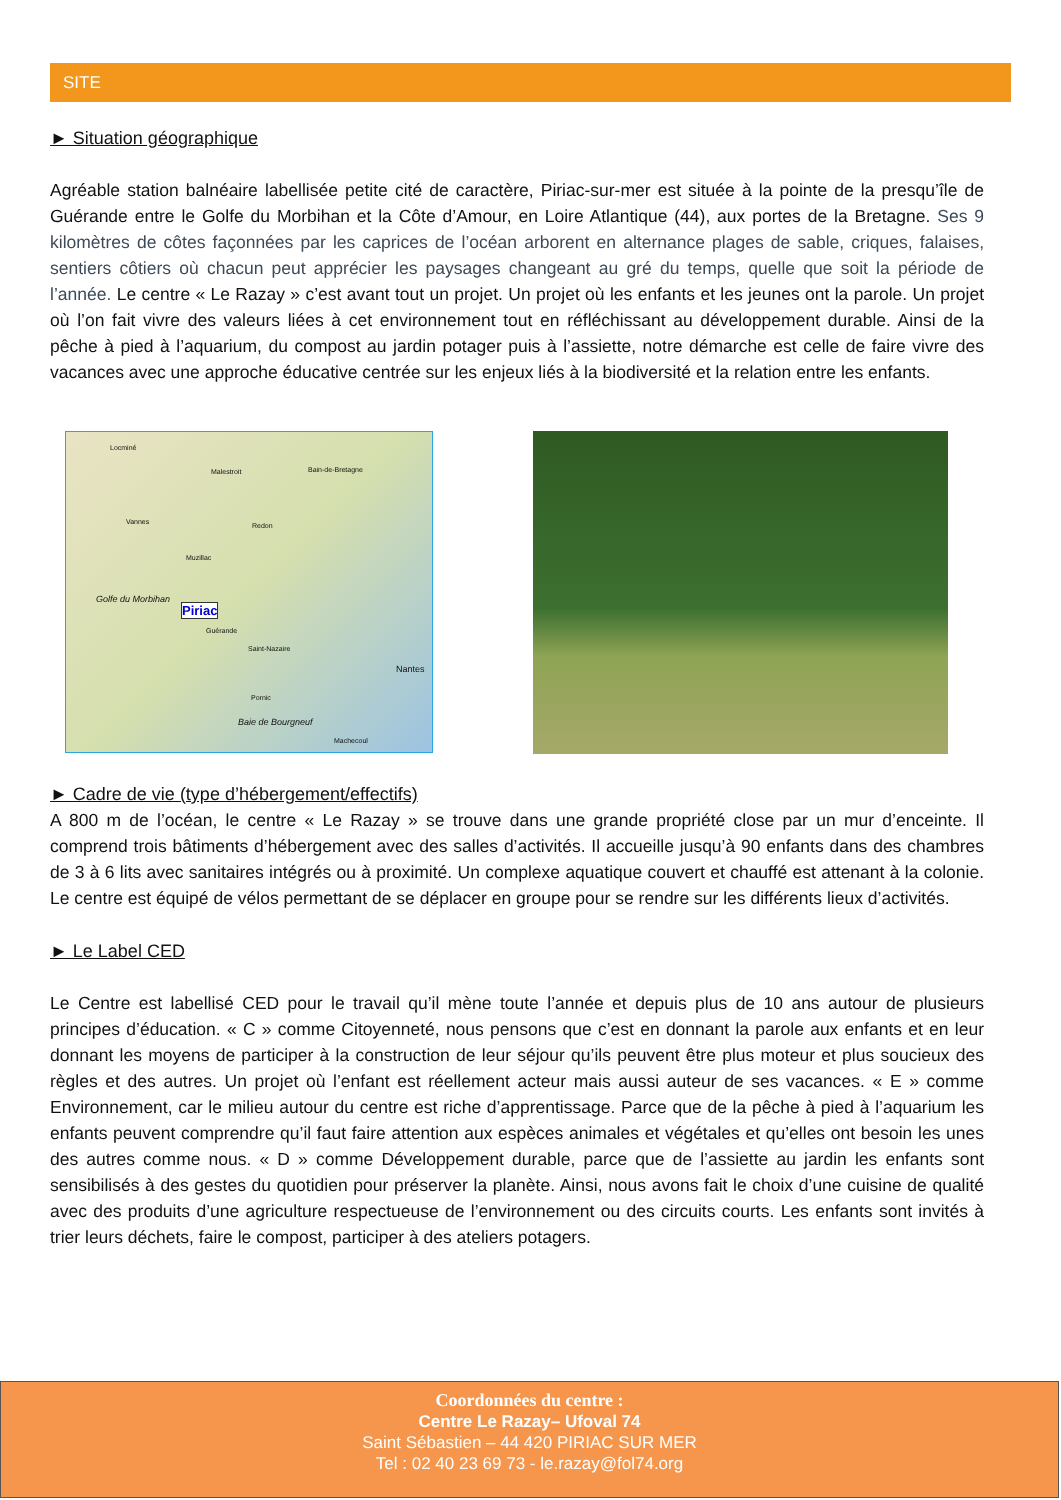SITE
► Situation géographique
Agréable station balnéaire labellisée petite cité de caractère, Piriac-sur-mer est située à la pointe de la presqu’île de Guérande entre le Golfe du Morbihan et la Côte d’Amour, en Loire Atlantique (44), aux portes de la Bretagne. Ses 9 kilomètres de côtes façonnées par les caprices de l’océan arborent en alternance plages de sable, criques, falaises, sentiers côtiers où chacun peut apprécier les paysages changeant au gré du temps, quelle que soit la période de l’année. Le centre « Le Razay » c’est avant tout un projet. Un projet où les enfants et les jeunes ont la parole. Un projet où l’on fait vivre des valeurs liées à cet environnement tout en réfléchissant au développement durable. Ainsi de la pêche à pied à l’aquarium, du compost au jardin potager puis à l’assiette, notre démarche est celle de faire vivre des vacances avec une approche éducative centrée sur les enjeux liés à la biodiversité et la relation entre les enfants.
Locminé
Malestroit Bain-de-Bretagne
Redon Vannes
Muzillac
Golfe du Morbihan
Piriac
Guérande
Saint-Nazaire
Nantes
Pornic
Baie de Bourgneuf
Machecoul
► Cadre de vie (type d’hébergement/effectifs)
A 800 m de l’océan, le centre « Le Razay » se trouve dans une grande propriété close par un mur d’enceinte. Il comprend trois bâtiments d’hébergement avec des salles d’activités. Il accueille jusqu’à 90 enfants dans des chambres de 3 à 6 lits avec sanitaires intégrés ou à proximité. Un complexe aquatique couvert et chauffé est attenant à la colonie. Le centre est équipé de vélos permettant de se déplacer en groupe pour se rendre sur les différents lieux d’activités.
► Le Label CED
Le Centre est labellisé CED pour le travail qu’il mène toute l’année et depuis plus de 10 ans autour de plusieurs principes d’éducation. « C » comme Citoyenneté, nous pensons que c’est en donnant la parole aux enfants et en leur donnant les moyens de participer à la construction de leur séjour qu’ils peuvent être plus moteur et plus soucieux des règles et des autres. Un projet où l’enfant est réellement acteur mais aussi auteur de ses vacances. « E » comme Environnement, car le milieu autour du centre est riche d’apprentissage. Parce que de la pêche à pied à l’aquarium les enfants peuvent comprendre qu’il faut faire attention aux espèces animales et végétales et qu’elles ont besoin les unes des autres comme nous. « D » comme Développement durable, parce que de l’assiette au jardin les enfants sont sensibilisés à des gestes du quotidien pour préserver la planète. Ainsi, nous avons fait le choix d’une cuisine de qualité avec des produits d’une agriculture respectueuse de l’environnement ou des circuits courts. Les enfants sont invités à trier leurs déchets, faire le compost, participer à des ateliers potagers.
Coordonnées du centre :
Centre Le Razay– Ufoval 74
Saint Sébastien – 44 420 PIRIAC SUR MER
Tel : 02 40 23 69 73 - le.razay@fol74.org